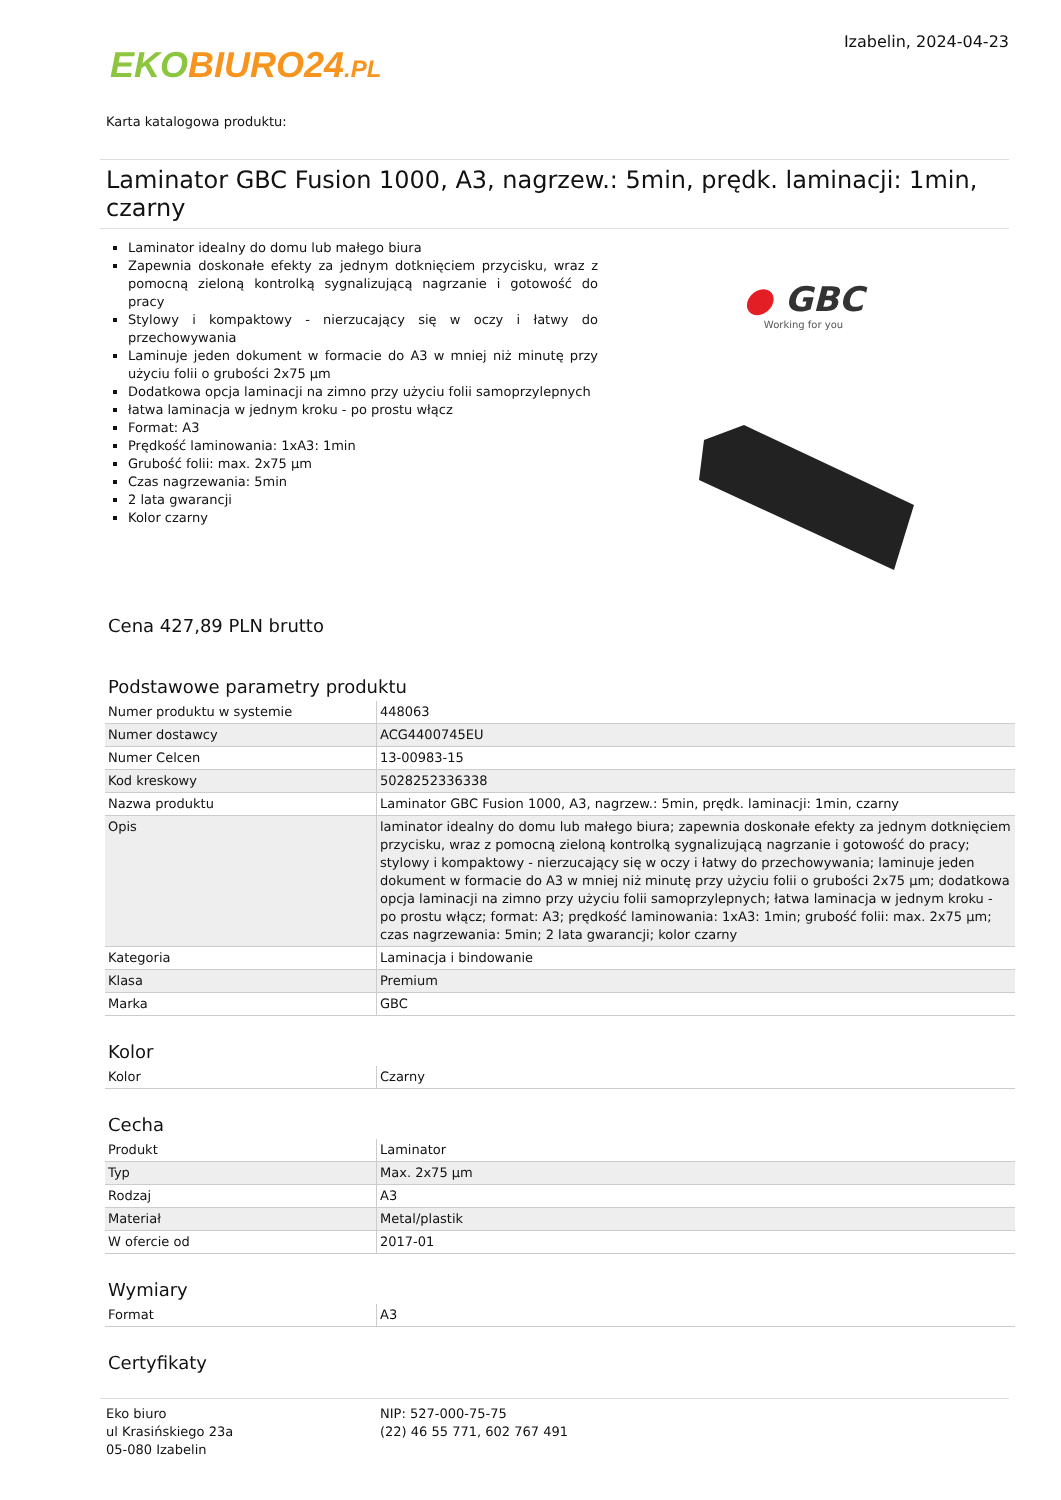EKO BIURO24.PL
Izabelin, 2024-04-23
Karta katalogowa produktu:
Laminator GBC Fusion 1000, A3, nagrzew.: 5min, prędk. laminacji: 1min, czarny
Laminator idealny do domu lub małego biura
Zapewnia doskonałe efekty za jednym dotknięciem przycisku, wraz z pomocną zieloną kontrolką sygnalizującą nagrzanie i gotowość do pracy
Stylowy i kompaktowy - nierzucający się w oczy i łatwy do przechowywania
Laminuje jeden dokument w formacie do A3 w mniej niż minutę przy użyciu folii o grubości 2x75 µm
Dodatkowa opcja laminacji na zimno przy użyciu folii samoprzylepnych
łatwa laminacja w jednym kroku - po prostu włącz
Format: A3
Prędkość laminowania: 1xA3: 1min
Grubość folii: max. 2x75 µm
Czas nagrzewania: 5min
2 lata gwarancji
Kolor czarny
● GBC
Working for you
Cena 427,89 PLN brutto
Podstawowe parametry produktu
| Numer produktu w systemie | 448063 |
| Numer dostawcy | ACG4400745EU |
| Numer Celcen | 13-00983-15 |
| Kod kreskowy | 5028252336338 |
| Nazwa produktu | Laminator GBC Fusion 1000, A3, nagrzew.: 5min, prędk. laminacji: 1min, czarny |
| Opis | laminator idealny do domu lub małego biura; zapewnia doskonałe efekty za jednym dotknięciem przycisku, wraz z pomocną zieloną kontrolką sygnalizującą nagrzanie i gotowość do pracy; stylowy i kompaktowy - nierzucający się w oczy i łatwy do przechowywania; laminuje jeden dokument w formacie do A3 w mniej niż minutę przy użyciu folii o grubości 2x75 µm; dodatkowa opcja laminacji na zimno przy użyciu folii samoprzylepnych; łatwa laminacja w jednym kroku - po prostu włącz; format: A3; prędkość laminowania: 1xA3: 1min; grubość folii: max. 2x75 µm; czas nagrzewania: 5min; 2 lata gwarancji; kolor czarny |
| Kategoria | Laminacja i bindowanie |
| Klasa | Premium |
| Marka | GBC |
Kolor
| Kolor | Czarny |
Cecha
| Produkt | Laminator |
| Typ | Max. 2x75 µm |
| Rodzaj | A3 |
| Materiał | Metal/plastik |
| W ofercie od | 2017-01 |
Wymiary
| Format | A3 |
Certyfikaty
Eko biuro
ul Krasińskiego 23a
05-080 Izabelin
NIP: 527-000-75-75
(22) 46 55 771, 602 767 491